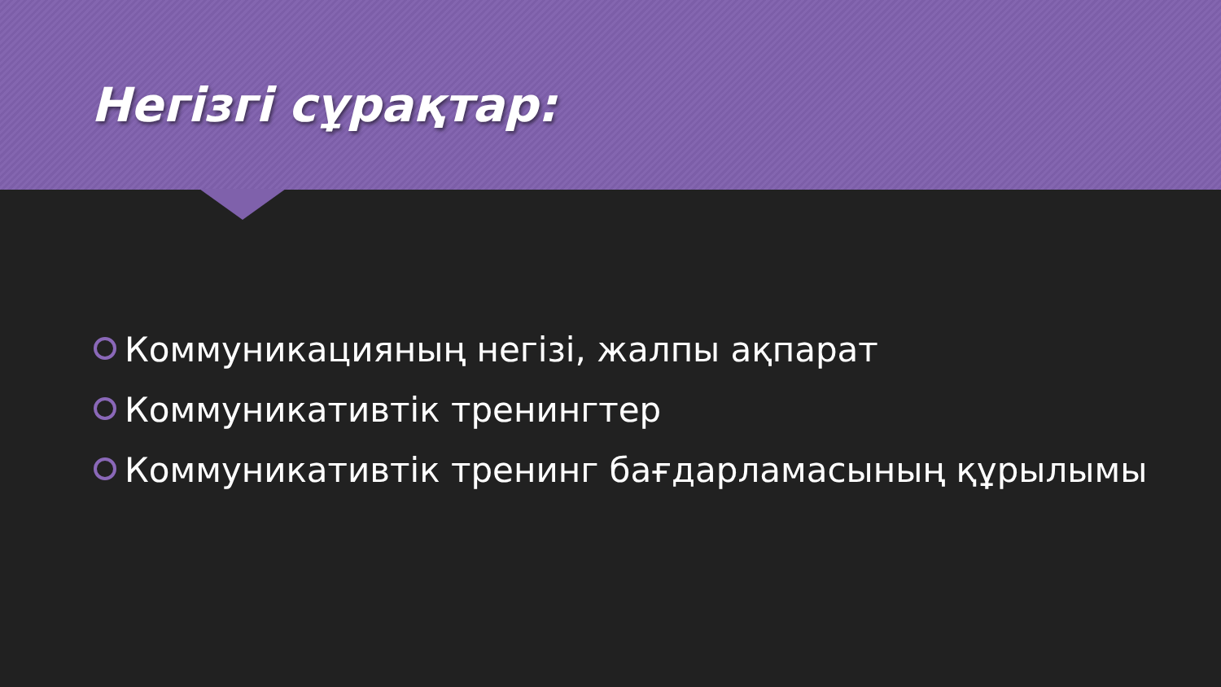Негізгі сұрақтар:
Коммуникацияның негізі, жалпы ақпарат
Коммуникативтік тренингтер
Коммуникативтік тренинг бағдарламасының құрылымы